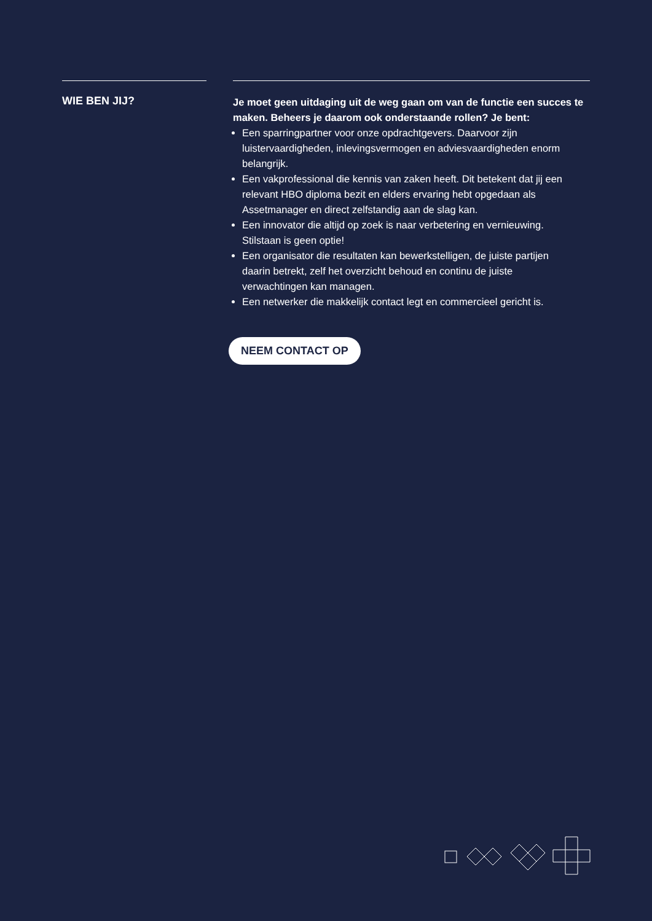WIE BEN JIJ?
Je moet geen uitdaging uit de weg gaan om van de functie een succes te maken. Beheers je daarom ook onderstaande rollen? Je bent:
Een sparringpartner voor onze opdrachtgevers. Daarvoor zijn luistervaardigheden, inlevingsvermogen en adviesvaardigheden enorm belangrijk.
Een vakprofessional die kennis van zaken heeft. Dit betekent dat jij een relevant HBO diploma bezit en elders ervaring hebt opgedaan als Assetmanager en direct zelfstandig aan de slag kan.
Een innovator die altijd op zoek is naar verbetering en vernieuwing. Stilstaan is geen optie!
Een organisator die resultaten kan bewerkstelligen, de juiste partijen daarin betrekt, zelf het overzicht behoud en continu de juiste verwachtingen kan managen.
Een netwerker die makkelijk contact legt en commercieel gericht is.
NEEM CONTACT OP